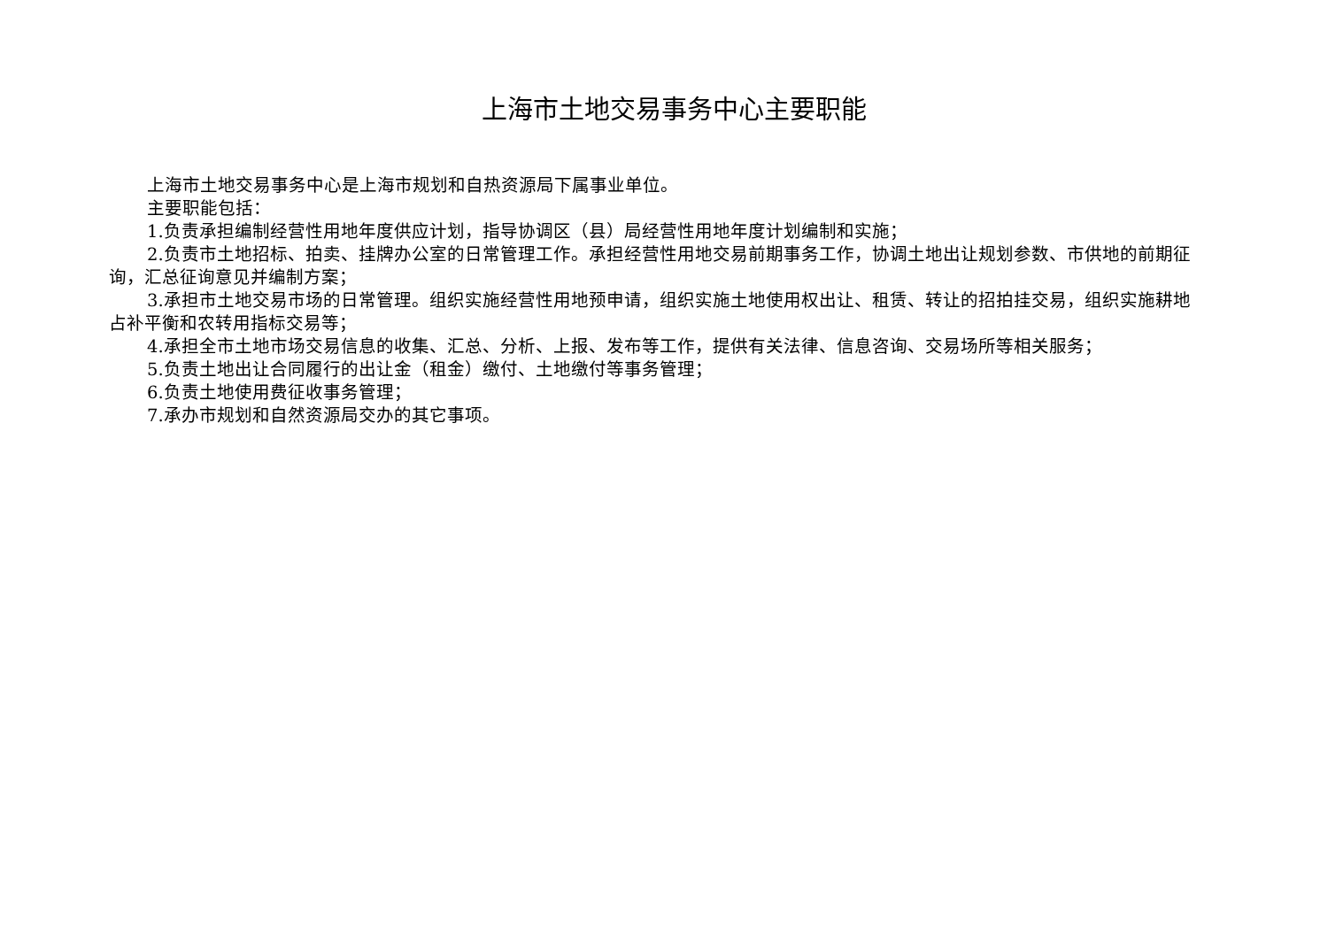上海市土地交易事务中心主要职能
上海市土地交易事务中心是上海市规划和自热资源局下属事业单位。
主要职能包括：
1.负责承担编制经营性用地年度供应计划，指导协调区（县）局经营性用地年度计划编制和实施；
2.负责市土地招标、拍卖、挂牌办公室的日常管理工作。承担经营性用地交易前期事务工作，协调土地出让规划参数、市供地的前期征询，汇总征询意见并编制方案；
3.承担市土地交易市场的日常管理。组织实施经营性用地预申请，组织实施土地使用权出让、租赁、转让的招拍挂交易，组织实施耕地占补平衡和农转用指标交易等；
4.承担全市土地市场交易信息的收集、汇总、分析、上报、发布等工作，提供有关法律、信息咨询、交易场所等相关服务；
5.负责土地出让合同履行的出让金（租金）缴付、土地缴付等事务管理；
6.负责土地使用费征收事务管理；
7.承办市规划和自然资源局交办的其它事项。